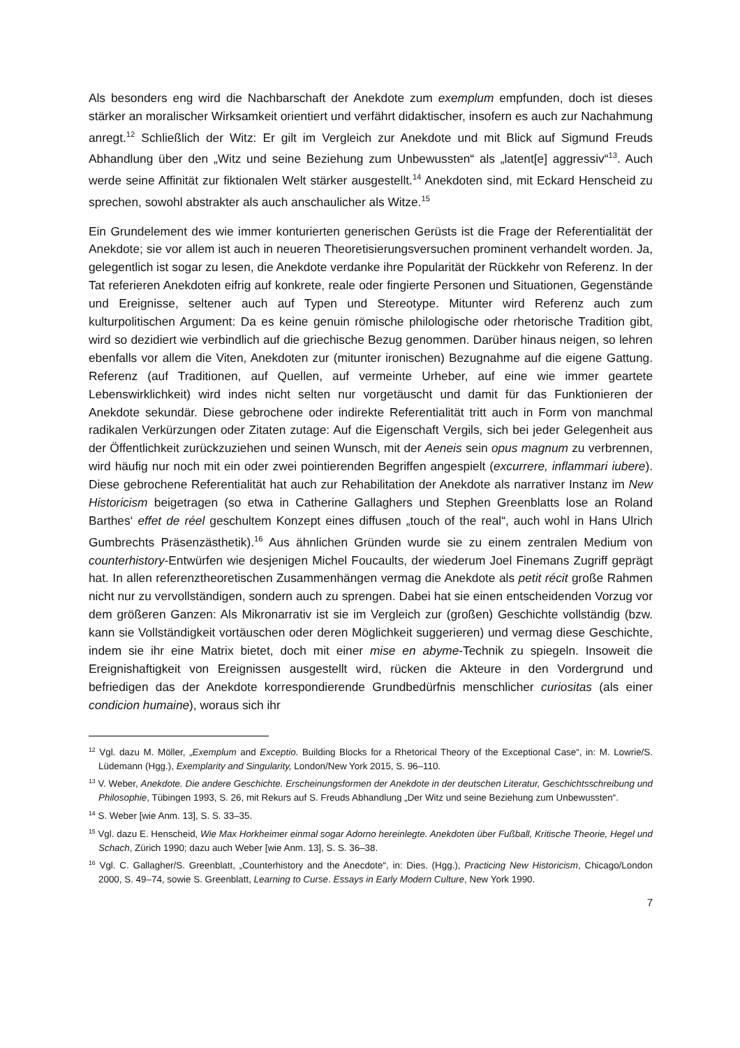Als besonders eng wird die Nachbarschaft der Anekdote zum exemplum empfunden, doch ist dieses stärker an moralischer Wirksamkeit orientiert und verfährt didaktischer, insofern es auch zur Nachahmung anregt.<sup>12</sup> Schließlich der Witz: Er gilt im Vergleich zur Anekdote und mit Blick auf Sigmund Freuds Abhandlung über den „Witz und seine Beziehung zum Unbewussten“ als „latent[e] aggressiv“<sup>13</sup>. Auch werde seine Affinität zur fiktionalen Welt stärker ausgestellt.<sup>14</sup> Anekdoten sind, mit Eckard Henscheid zu sprechen, sowohl abstrakter als auch anschaulicher als Witze.<sup>15</sup>
Ein Grundelement des wie immer konturierten generischen Gerüsts ist die Frage der Referentialität der Anekdote; sie vor allem ist auch in neueren Theoretisierungsversuchen prominent verhandelt worden. Ja, gelegentlich ist sogar zu lesen, die Anekdote verdanke ihre Popularität der Rückkehr von Referenz. In der Tat referieren Anekdoten eifrig auf konkrete, reale oder fingierte Personen und Situationen, Gegenstände und Ereignisse, seltener auch auf Typen und Stereotype. Mitunter wird Referenz auch zum kulturpolitischen Argument: Da es keine genuin römische philologische oder rhetorische Tradition gibt, wird so dezidiert wie verbindlich auf die griechische Bezug genommen. Darüber hinaus neigen, so lehren ebenfalls vor allem die Viten, Anekdoten zur (mitunter ironischen) Bezugnahme auf die eigene Gattung. Referenz (auf Traditionen, auf Quellen, auf vermeinte Urheber, auf eine wie immer geartete Lebenswirklichkeit) wird indes nicht selten nur vorgetäuscht und damit für das Funktionieren der Anekdote sekundär. Diese gebrochene oder indirekte Referentialität tritt auch in Form von manchmal radikalen Verkürzungen oder Zitaten zutage: Auf die Eigenschaft Vergils, sich bei jeder Gelegenheit aus der Öffentlichkeit zurückzuziehen und seinen Wunsch, mit der Aeneis sein opus magnum zu verbrennen, wird häufig nur noch mit ein oder zwei pointierenden Begriffen angespielt (excurrere, inflammari iubere). Diese gebrochene Referentialität hat auch zur Rehabilitation der Anekdote als narrativer Instanz im New Historicism beigetragen (so etwa in Catherine Gallaghers und Stephen Greenblatts lose an Roland Barthes‘ effet de réel geschultem Konzept eines diffusen „touch of the real“, auch wohl in Hans Ulrich Gumbrechts Präsenzästhetik).<sup>16</sup> Aus ähnlichen Gründen wurde sie zu einem zentralen Medium von counterhistory-Entwürfen wie desjenigen Michel Foucaults, der wiederum Joel Finemans Zugriff geprägt hat. In allen referenztheoretischen Zusammenhängen vermag die Anekdote als petit récit große Rahmen nicht nur zu vervollständigen, sondern auch zu sprengen. Dabei hat sie einen entscheidenden Vorzug vor dem größeren Ganzen: Als Mikronarrativ ist sie im Vergleich zur (großen) Geschichte vollständig (bzw. kann sie Vollständigkeit vortäuschen oder deren Möglichkeit suggerieren) und vermag diese Geschichte, indem sie ihr eine Matrix bietet, doch mit einer mise en abyme-Technik zu spiegeln. Insoweit die Ereignishaftigkeit von Ereignissen ausgestellt wird, rücken die Akteure in den Vordergrund und befriedigen das der Anekdote korrespondierende Grundbedürfnis menschlicher curiositas (als einer condicion humaine), woraus sich ihr
<sup>12</sup> Vgl. dazu M. Möller, „Exemplum and Exceptio. Building Blocks for a Rhetorical Theory of the Exceptional Case“, in: M. Lowrie/S. Lüdemann (Hgg.), Exemplarity and Singularity, London/New York 2015, S. 96–110.
<sup>13</sup> V. Weber, Anekdote. Die andere Geschichte. Erscheinungsformen der Anekdote in der deutschen Literatur, Geschichtsschreibung und Philosophie, Tübingen 1993, S. 26, mit Rekurs auf S. Freuds Abhandlung „Der Witz und seine Beziehung zum Unbewussten“.
<sup>14</sup> S. Weber [wie Anm. 13], S. S. 33–35.
<sup>15</sup> Vgl. dazu E. Henscheid, Wie Max Horkheimer einmal sogar Adorno hereinlegte. Anekdoten über Fußball, Kritische Theorie, Hegel und Schach, Zürich 1990; dazu auch Weber [wie Anm. 13], S. S. 36–38.
<sup>16</sup> Vgl. C. Gallagher/S. Greenblatt, „Counterhistory and the Anecdote“, in: Dies. (Hgg.), Practicing New Historicism, Chicago/London 2000, S. 49–74, sowie S. Greenblatt, Learning to Curse. Essays in Early Modern Culture, New York 1990.
7